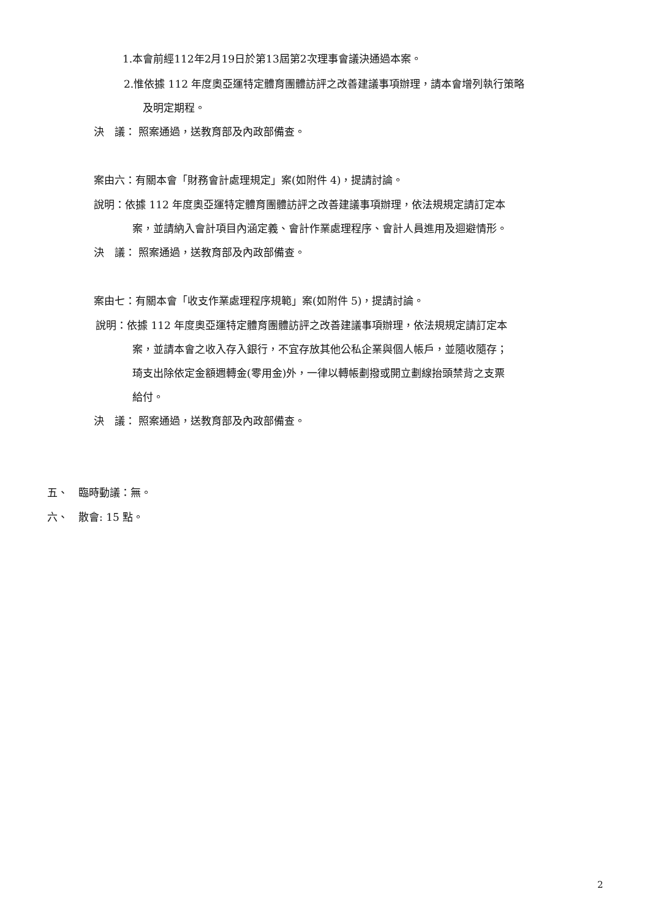1.本會前經112年2月19日於第13屆第2次理事會議決通過本案。
2.惟依據 112 年度奧亞運特定體育團體訪評之改善建議事項辦理，請本會增列執行策略
及明定期程。
決　議： 照案通過，送教育部及內政部備查。
案由六：有關本會「財務會計處理規定」案(如附件 4)，提請討論。
說明：依據 112 年度奧亞運特定體育團體訪評之改善建議事項辦理，依法規規定請訂定本
案，並請納入會計項目內涵定義、會計作業處理程序、會計人員進用及迴避情形。
決　議： 照案通過，送教育部及內政部備查。
案由七：有關本會「收支作業處理程序規範」案(如附件 5)，提請討論。
說明：依據 112 年度奧亞運特定體育團體訪評之改善建議事項辦理，依法規規定請訂定本
案，並請本會之收入存入銀行，不宜存放其他公私企業與個人帳戶，並隨收隨存；
琦支出除依定金額週轉金(零用金)外，一律以轉帳劃撥或開立劃線抬頭禁背之支票
給付。
決　議： 照案通過，送教育部及內政部備查。
五、　臨時動議：無。
六、　散會: 15 點。
2